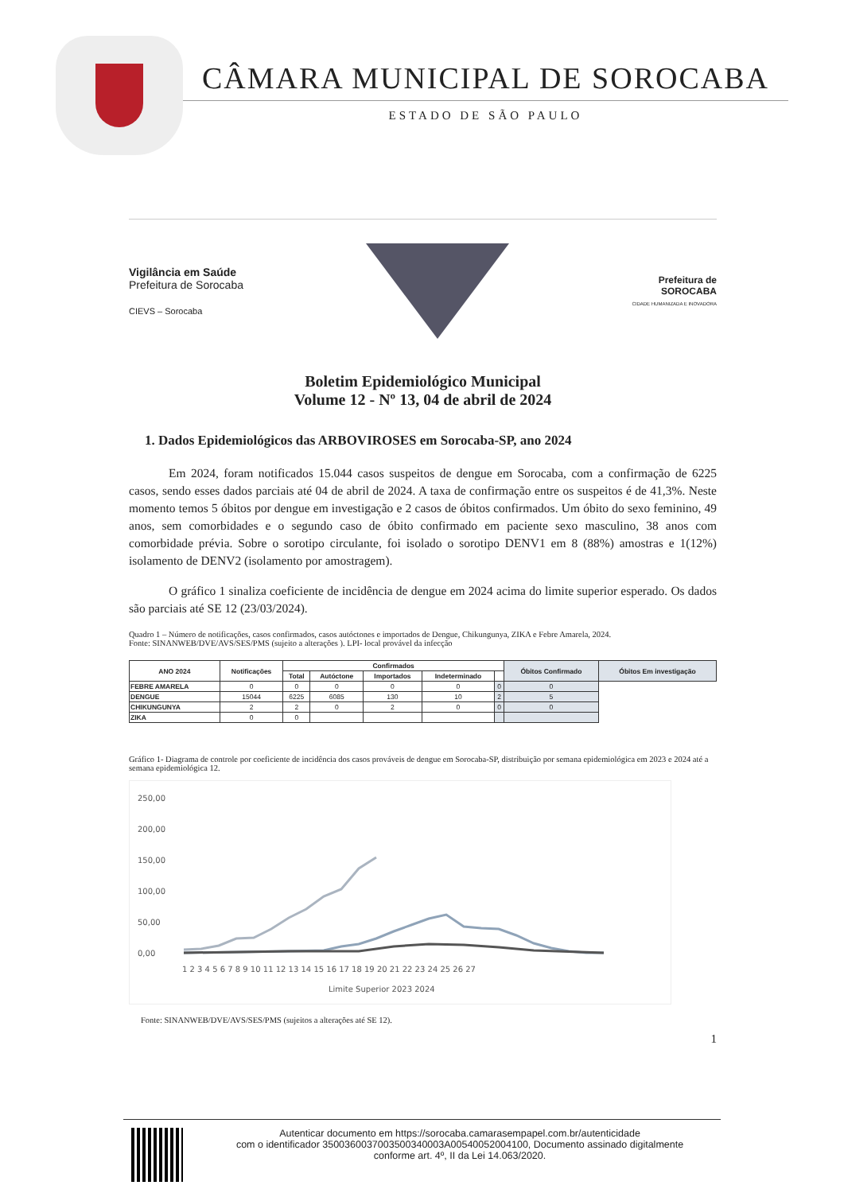CÂMARA MUNICIPAL DE SOROCABA
ESTADO DE SÃO PAULO
Vigilância em Saúde
Prefeitura de Sorocaba
CIEVS – Sorocaba
Prefeitura de
SOROCABA
CIDADE HUMANIZADA E INOVADORA
Boletim Epidemiológico Municipal
Volume 12 - Nº 13, 04 de abril de 2024
1. Dados Epidemiológicos das ARBOVIROSES em Sorocaba-SP, ano 2024
Em 2024, foram notificados 15.044 casos suspeitos de dengue em Sorocaba, com a confirmação de 6225 casos, sendo esses dados parciais até 04 de abril de 2024. A taxa de confirmação entre os suspeitos é de 41,3%. Neste momento temos 5 óbitos por dengue em investigação e 2 casos de óbitos confirmados. Um óbito do sexo feminino, 49 anos, sem comorbidades e o segundo caso de óbito confirmado em paciente sexo masculino, 38 anos com comorbidade prévia. Sobre o sorotipo circulante, foi isolado o sorotipo DENV1 em 8 (88%) amostras e 1(12%) isolamento de DENV2 (isolamento por amostragem).
O gráfico 1 sinaliza coeficiente de incidência de dengue em 2024 acima do limite superior esperado. Os dados são parciais até SE 12 (23/03/2024).
Quadro 1 – Número de notificações, casos confirmados, casos autóctones e importados de Dengue, Chikungunya, ZIKA e Febre Amarela, 2024.
Fonte: SINANWEB/DVE/AVS/SES/PMS (sujeito a alterações ). LPI- local provável da infecção
| ANO 2024 | Notificações | Confirmados | | | | | Óbitos Confirmado | Óbitos Em investigação |
| --- | --- | --- | --- | --- | --- | --- | --- | --- |
| | | Total | Autóctone | Importados | Indeterminado | | | |
| FEBRE AMARELA | 0 | 0 | 0 | 0 | 0 | 0 | 0 | |
| DENGUE | 15044 | 6225 | 6085 | 130 | 10 | 2 | 5 | |
| CHIKUNGUNYA | 2 | 2 | 0 | 2 | 0 | 0 | 0 | |
| ZIKA | 0 | 0 | | | | | | |
Gráfico 1- Diagrama de controle por coeficiente de incidência dos casos prováveis de dengue em Sorocaba-SP, distribuição por semana epidemiológica em 2023 e 2024 até a semana epidemiológica 12.
250,00
200,00
150,00
100,00
50,00
0,00
1 2 3 4 5 6 7 8 9 10 11 12 13 14 15 16 17 18 19 20 21 22 23 24 25 26 27
Limite Superior 2023 2024
Fonte: SINANWEB/DVE/AVS/SES/PMS (sujeitos a alterações até SE 12).
1
Autenticar documento em https://sorocaba.camarasempapel.com.br/autenticidade
com o identificador 3500360037003500340003A00540052004100, Documento assinado digitalmente
conforme art. 4º, II da Lei 14.063/2020.